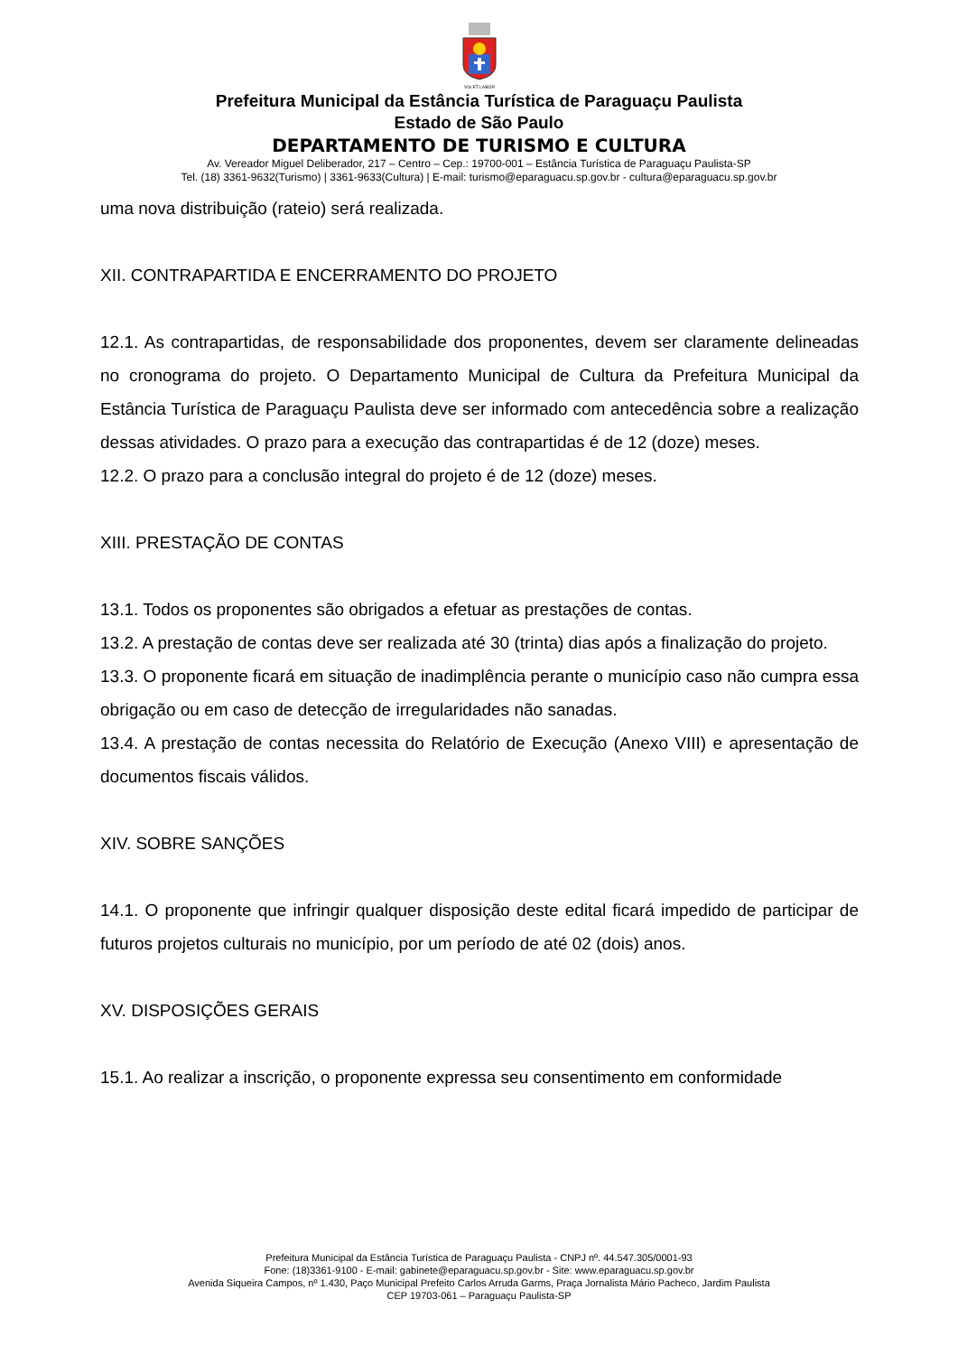VIS ET LABOR
Prefeitura Municipal da Estância Turística de Paraguaçu Paulista
Estado de São Paulo
DEPARTAMENTO DE TURISMO E CULTURA
Av. Vereador Miguel Deliberador, 217 – Centro – Cep.: 19700-001 – Estância Turística de Paraguaçu Paulista-SP
Tel. (18) 3361-9632(Turismo) | 3361-9633(Cultura) | E-mail: turismo@eparaguacu.sp.gov.br - cultura@eparaguacu.sp.gov.br
uma nova distribuição (rateio) será realizada.
XII. CONTRAPARTIDA E ENCERRAMENTO DO PROJETO
12.1. As contrapartidas, de responsabilidade dos proponentes, devem ser claramente delineadas no cronograma do projeto. O Departamento Municipal de Cultura da Prefeitura Municipal da Estância Turística de Paraguaçu Paulista deve ser informado com antecedência sobre a realização dessas atividades. O prazo para a execução das contrapartidas é de 12 (doze) meses.
12.2. O prazo para a conclusão integral do projeto é de 12 (doze) meses.
XIII. PRESTAÇÃO DE CONTAS
13.1. Todos os proponentes são obrigados a efetuar as prestações de contas.
13.2. A prestação de contas deve ser realizada até 30 (trinta) dias após a finalização do projeto.
13.3. O proponente ficará em situação de inadimplência perante o município caso não cumpra essa obrigação ou em caso de detecção de irregularidades não sanadas.
13.4. A prestação de contas necessita do Relatório de Execução (Anexo VIII) e apresentação de documentos fiscais válidos.
XIV. SOBRE SANÇÕES
14.1. O proponente que infringir qualquer disposição deste edital ficará impedido de participar de futuros projetos culturais no município, por um período de até 02 (dois) anos.
XV. DISPOSIÇÕES GERAIS
15.1. Ao realizar a inscrição, o proponente expressa seu consentimento em conformidade
Prefeitura Municipal da Estância Turística de Paraguaçu Paulista - CNPJ nº. 44.547.305/0001-93
Fone: (18)3361-9100 - E-mail: gabinete@eparaguacu.sp.gov.br - Site: www.eparaguacu.sp.gov.br
Avenida Siqueira Campos, nº 1.430, Paço Municipal Prefeito Carlos Arruda Garms, Praça Jornalista Mário Pacheco, Jardim Paulista
CEP 19703-061 – Paraguaçu Paulista-SP